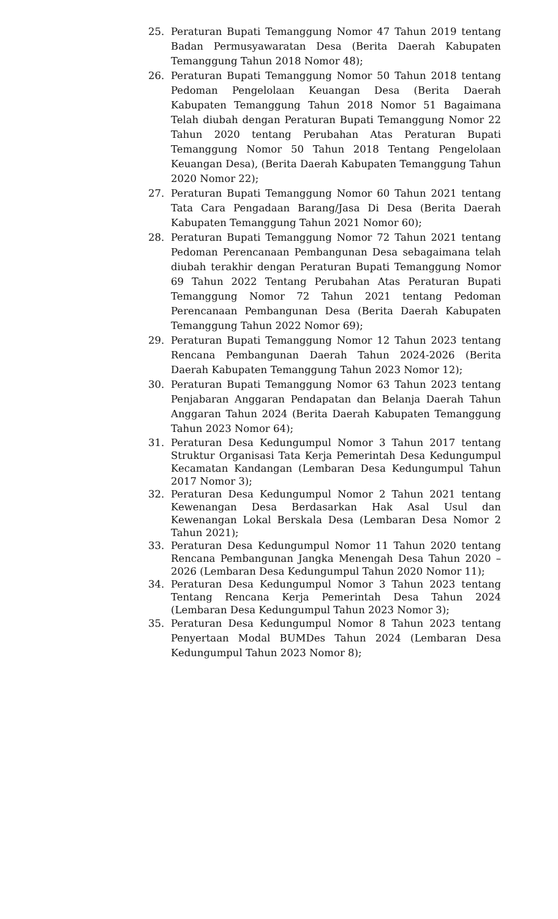25. Peraturan Bupati Temanggung Nomor 47 Tahun 2019 tentang Badan Permusyawaratan Desa (Berita Daerah Kabupaten Temanggung Tahun 2018 Nomor 48);
26. Peraturan Bupati Temanggung Nomor 50 Tahun 2018 tentang Pedoman Pengelolaan Keuangan Desa (Berita Daerah Kabupaten Temanggung Tahun 2018 Nomor 51 Bagaimana Telah diubah dengan Peraturan Bupati Temanggung Nomor 22 Tahun 2020 tentang Perubahan Atas Peraturan Bupati Temanggung Nomor 50 Tahun 2018 Tentang Pengelolaan Keuangan Desa), (Berita Daerah Kabupaten Temanggung Tahun 2020 Nomor 22);
27. Peraturan Bupati Temanggung Nomor 60 Tahun 2021 tentang Tata Cara Pengadaan Barang/Jasa Di Desa (Berita Daerah Kabupaten Temanggung Tahun 2021 Nomor 60);
28. Peraturan Bupati Temanggung Nomor 72 Tahun 2021 tentang Pedoman Perencanaan Pembangunan Desa sebagaimana telah diubah terakhir dengan Peraturan Bupati Temanggung Nomor 69 Tahun 2022 Tentang Perubahan Atas Peraturan Bupati Temanggung Nomor 72 Tahun 2021 tentang Pedoman Perencanaan Pembangunan Desa (Berita Daerah Kabupaten Temanggung Tahun 2022 Nomor 69);
29. Peraturan Bupati Temanggung Nomor 12 Tahun 2023 tentang Rencana Pembangunan Daerah Tahun 2024-2026 (Berita Daerah Kabupaten Temanggung Tahun 2023 Nomor 12);
30. Peraturan Bupati Temanggung Nomor 63 Tahun 2023 tentang Penjabaran Anggaran Pendapatan dan Belanja Daerah Tahun Anggaran Tahun 2024 (Berita Daerah Kabupaten Temanggung Tahun 2023 Nomor 64);
31. Peraturan Desa Kedungumpul Nomor 3 Tahun 2017 tentang Struktur Organisasi Tata Kerja Pemerintah Desa Kedungumpul Kecamatan Kandangan (Lembaran Desa Kedungumpul Tahun 2017 Nomor 3);
32. Peraturan Desa Kedungumpul Nomor 2 Tahun 2021 tentang Kewenangan Desa Berdasarkan Hak Asal Usul dan Kewenangan Lokal Berskala Desa (Lembaran Desa Nomor 2 Tahun 2021);
33. Peraturan Desa Kedungumpul Nomor 11 Tahun 2020 tentang Rencana Pembangunan Jangka Menengah Desa Tahun 2020 – 2026 (Lembaran Desa Kedungumpul Tahun 2020 Nomor 11);
34. Peraturan Desa Kedungumpul Nomor 3 Tahun 2023 tentang Tentang Rencana Kerja Pemerintah Desa Tahun 2024 (Lembaran Desa Kedungumpul Tahun 2023 Nomor 3);
35. Peraturan Desa Kedungumpul Nomor 8 Tahun 2023 tentang Penyertaan Modal BUMDes Tahun 2024 (Lembaran Desa Kedungumpul Tahun 2023 Nomor 8);